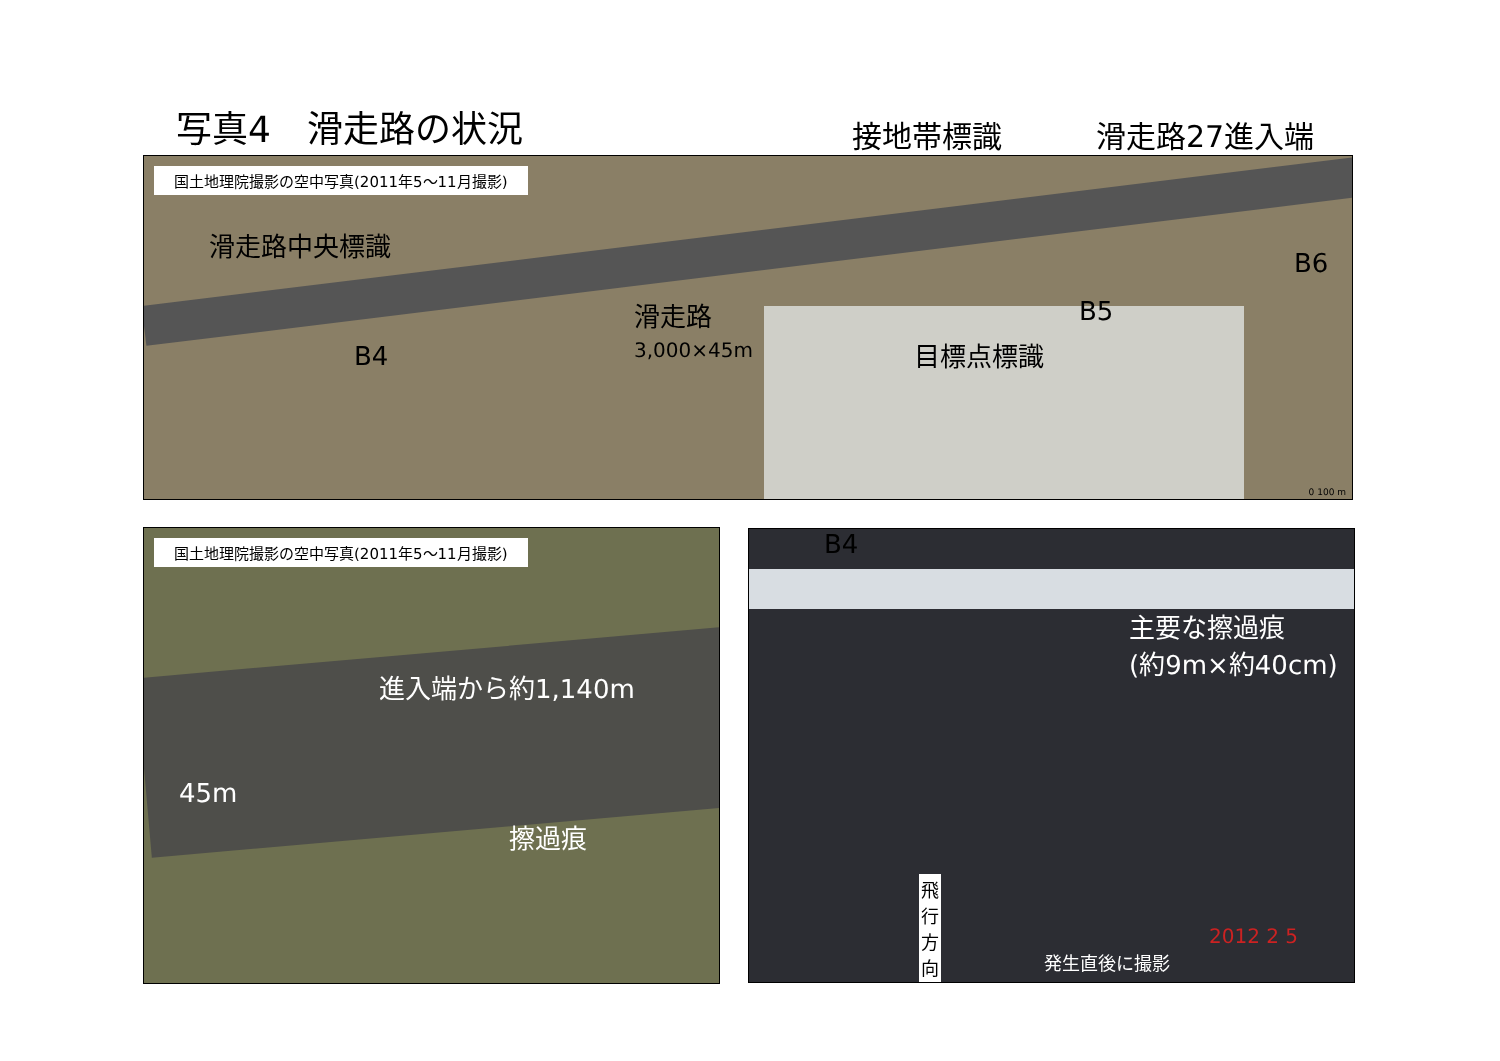写真4　滑走路の状況 接地帯標識 滑走路27進入端
国土地理院撮影の空中写真(2011年5～11月撮影)
滑走路中央標識
滑走路
3,000×45m
B6
B5
B4 目標点標識
0 100 m
国土地理院撮影の空中写真(2011年5～11月撮影)
進入端から約1,140m
45m
擦過痕
B4
主要な擦過痕
(約9m×約40cm)
飛
行
方
向
2012 2 5
発生直後に撮影